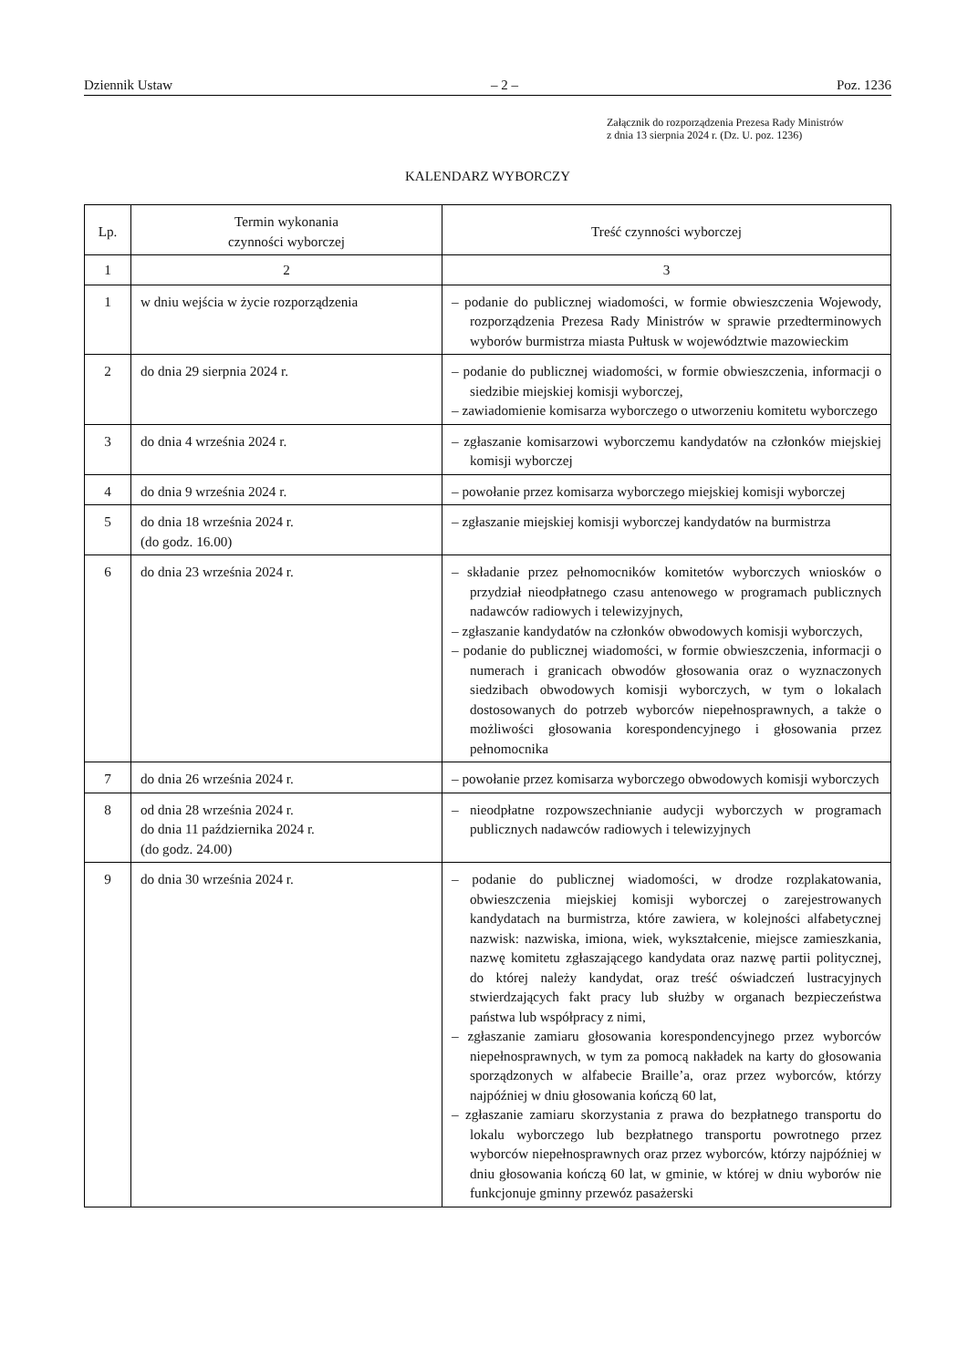Dziennik Ustaw – 2 – Poz. 1236
Załącznik do rozporządzenia Prezesa Rady Ministrów
z dnia 13 sierpnia 2024 r. (Dz. U. poz. 1236)
KALENDARZ WYBORCZY
| Lp. | Termin wykonania czynności wyborczej | Treść czynności wyborczej |
| --- | --- | --- |
| 1 | 2 | 3 |
| 1 | w dniu wejścia w życie rozporządzenia | – podanie do publicznej wiadomości, w formie obwieszczenia Wojewody, rozporządzenia Prezesa Rady Ministrów w sprawie przedterminowych wyborów burmistrza miasta Pułtusk w województwie mazowieckim |
| 2 | do dnia 29 sierpnia 2024 r. | – podanie do publicznej wiadomości, w formie obwieszczenia, informacji o siedzibie miejskiej komisji wyborczej, – zawiadomienie komisarza wyborczego o utworzeniu komitetu wyborczego |
| 3 | do dnia 4 września 2024 r. | – zgłaszanie komisarzowi wyborczemu kandydatów na członków miejskiej komisji wyborczej |
| 4 | do dnia 9 września 2024 r. | – powołanie przez komisarza wyborczego miejskiej komisji wyborczej |
| 5 | do dnia 18 września 2024 r. (do godz. 16.00) | – zgłaszanie miejskiej komisji wyborczej kandydatów na burmistrza |
| 6 | do dnia 23 września 2024 r. | – składanie przez pełnomocników komitetów wyborczych wniosków o przydział nieodpłatnego czasu antenowego w programach publicznych nadawców radiowych i telewizyjnych, – zgłaszanie kandydatów na członków obwodowych komisji wyborczych, – podanie do publicznej wiadomości, w formie obwieszczenia, informacji o numerach i granicach obwodów głosowania oraz o wyznaczonych siedzibach obwodowych komisji wyborczych, w tym o lokalach dostosowanych do potrzeb wyborców niepełnosprawnych, a także o możliwości głosowania korespondencyjnego i głosowania przez pełnomocnika |
| 7 | do dnia 26 września 2024 r. | – powołanie przez komisarza wyborczego obwodowych komisji wyborczych |
| 8 | od dnia 28 września 2024 r. do dnia 11 października 2024 r. (do godz. 24.00) | – nieodpłatne rozpowszechnianie audycji wyborczych w programach publicznych nadawców radiowych i telewizyjnych |
| 9 | do dnia 30 września 2024 r. | – podanie do publicznej wiadomości, w drodze rozplakatowania, obwieszczenia miejskiej komisji wyborczej o zarejestrowanych kandydatach na burmistrza, które zawiera, w kolejności alfabetycznej nazwisk: nazwiska, imiona, wiek, wykształcenie, miejsce zamieszkania, nazwę komitetu zgłaszającego kandydata oraz nazwę partii politycznej, do której należy kandydat, oraz treść oświadczeń lustracyjnych stwierdzających fakt pracy lub służby w organach bezpieczeństwa państwa lub współpracy z nimi, – zgłaszanie zamiaru głosowania korespondencyjnego przez wyborców niepełnosprawnych, w tym za pomocą nakładek na karty do głosowania sporządzonych w alfabecie Braille’a, oraz przez wyborców, którzy najpóźniej w dniu głosowania kończą 60 lat, – zgłaszanie zamiaru skorzystania z prawa do bezpłatnego transportu do lokalu wyborczego lub bezpłatnego transportu powrotnego przez wyborców niepełnosprawnych oraz przez wyborców, którzy najpóźniej w dniu głosowania kończą 60 lat, w gminie, w której w dniu wyborów nie funkcjonuje gminny przewóz pasażerski |